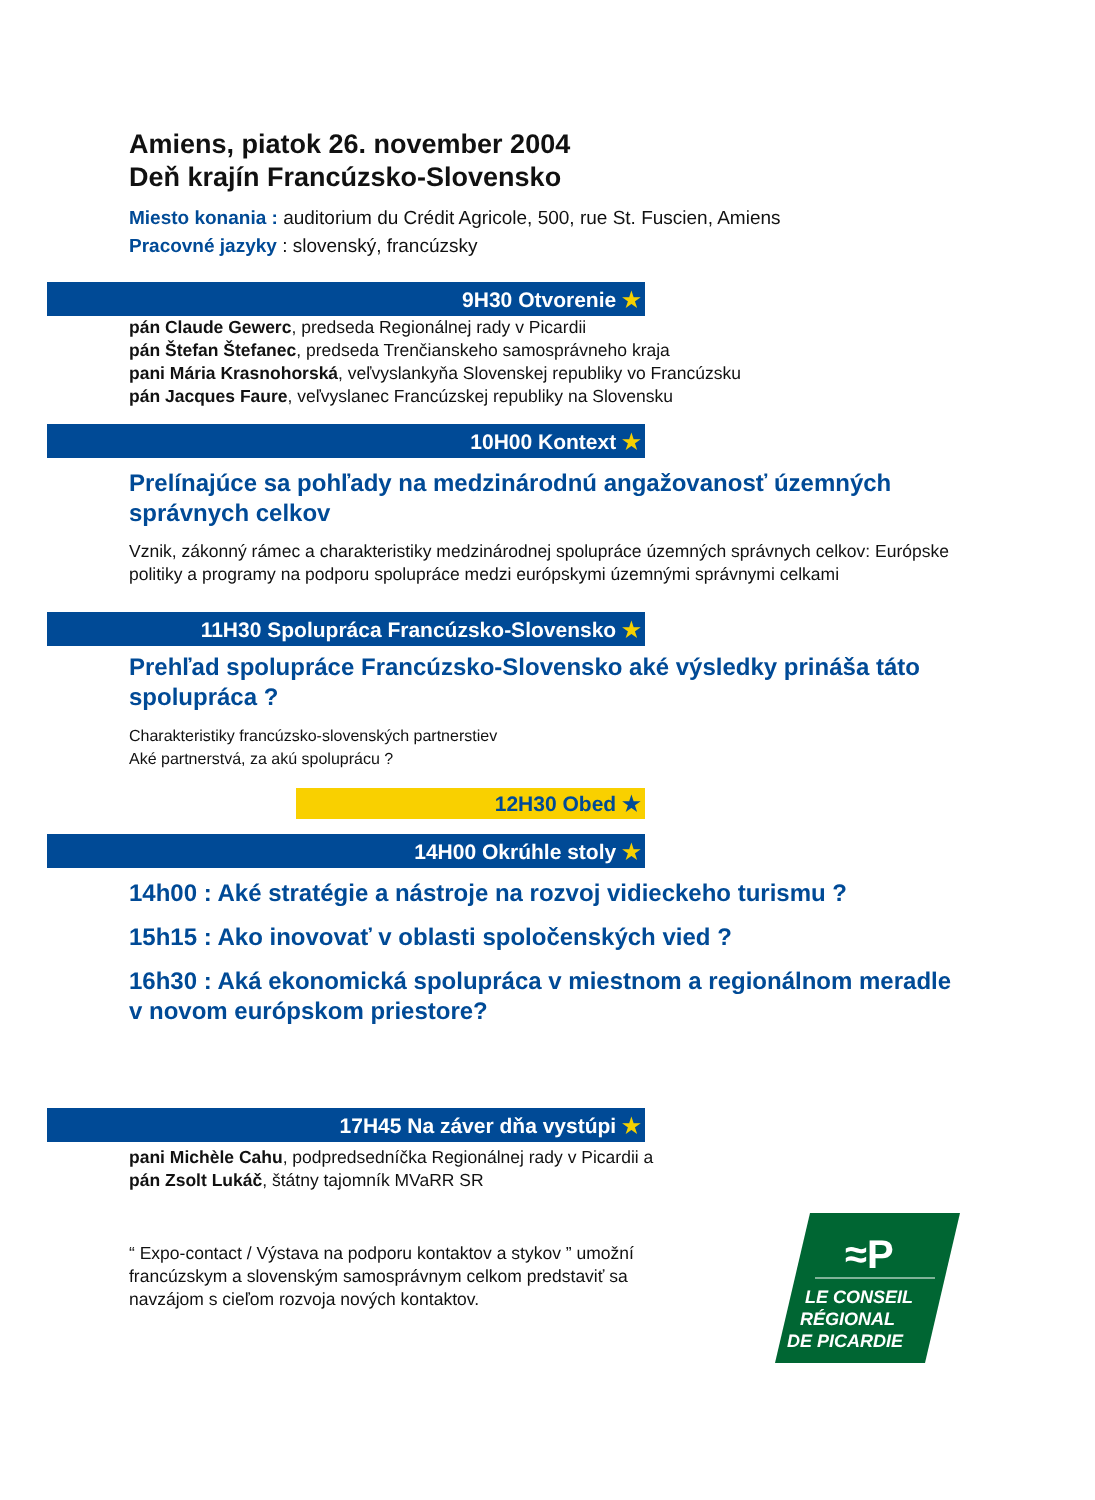Amiens, piatok 26. november 2004
Deň krajín Francúzsko-Slovensko
Miesto konania : auditorium du Crédit Agricole, 500, rue St. Fuscien, Amiens
Pracovné jazyky : slovenský, francúzsky
9H30 Otvorenie ★
pán Claude Gewerc, predseda Regionálnej rady v Picardii
pán Štefan Štefanec, predseda Trenčianskeho samosprávneho kraja
pani Mária Krasnohorská, veľvyslankyňa Slovenskej republiky vo Francúzsku
pán Jacques Faure, veľvyslanec Francúzskej republiky na Slovensku
10H00 Kontext ★
Prelínajúce sa pohľady na medzinárodnú angažovanosť územných správnych celkov
Vznik, zákonný rámec a charakteristiky medzinárodnej spolupráce územných správnych celkov: Európske politiky a programy na podporu spolupráce medzi európskymi územnými správnymi celkami
11H30 Spolupráca Francúzsko-Slovensko ★
Prehľad spolupráce Francúzsko-Slovensko aké výsledky prináša táto spolupráca ?
Charakteristiky francúzsko-slovenských partnerstiev
Aké partnerstvá, za akú spoluprácu ?
12H30 Obed ★
14H00 Okrúhle stoly ★
14h00 : Aké stratégie a nástroje na rozvoj vidieckeho turismu ?
15h15 : Ako inovovať v oblasti spoločenských vied ?
16h30 : Aká ekonomická spolupráca v miestnom a regionálnom meradle v novom európskom priestore?
17H45 Na záver dňa vystúpi ★
pani Michèle Cahu, podpredsedníčka Regionálnej rady v Picardii a
pán Zsolt Lukáč, štátny tajomník MVaRR SR
“ Expo-contact / Výstava na podporu kontaktov a stykov ” umožní
francúzskym a slovenským samosprávnym celkom predstaviť sa
navzájom s cieľom rozvoja nových kontaktov.
≈P
LE CONSEIL
RÉGIONAL
DE PICARDIE